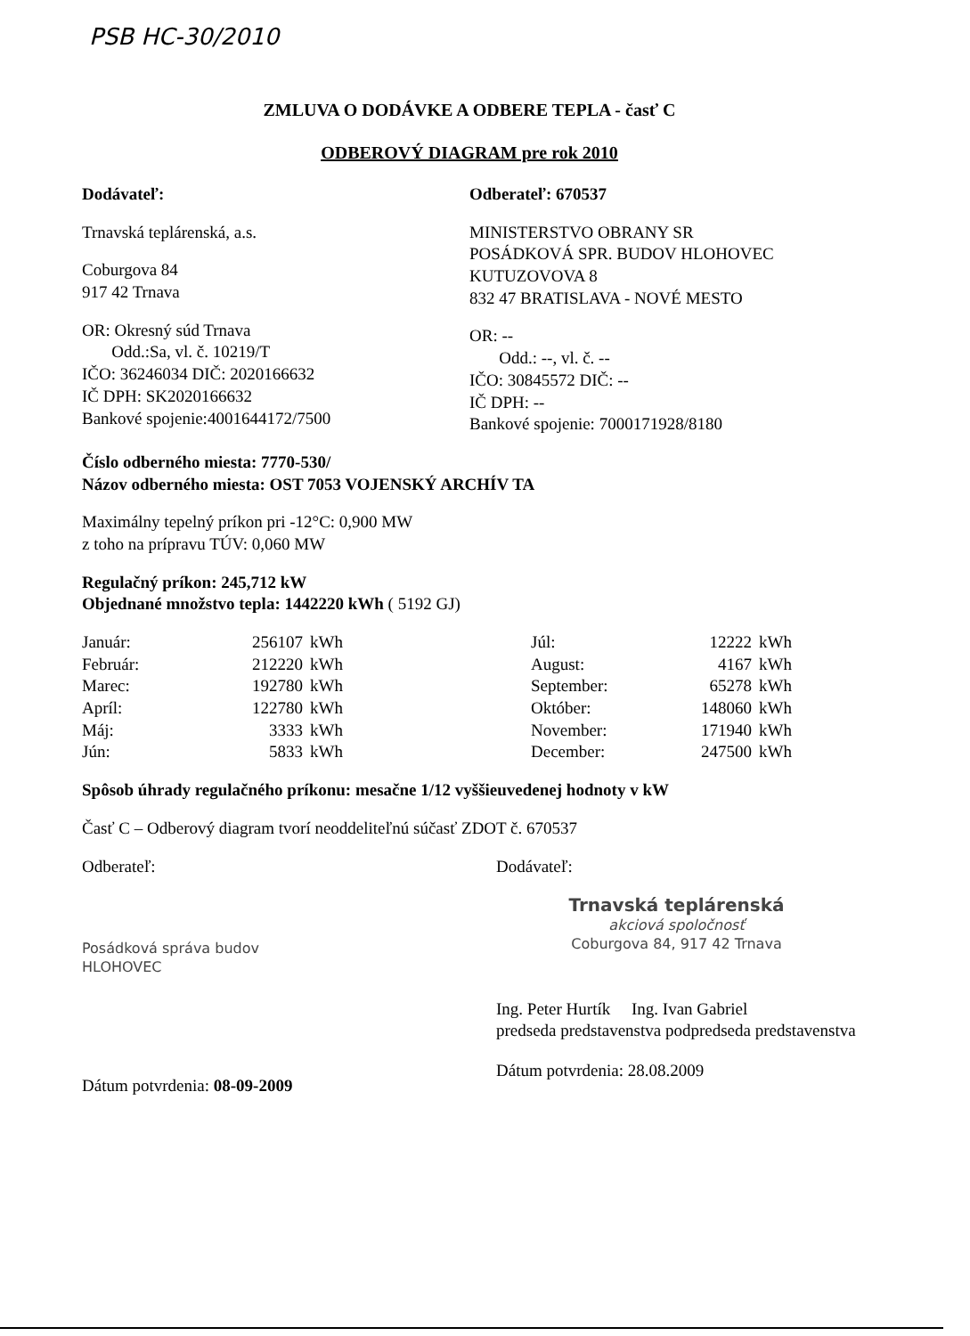PSB HC-30/2010
ZMLUVA O DODÁVKE A ODBERE TEPLA - časť C
ODBEROVÝ DIAGRAM pre rok 2010
Dodávateľ:
Trnavská teplárenská, a.s.
Coburgova 84
917 42 Trnava
OR: Okresný súd Trnava
Odd.:Sa, vl. č. 10219/T
IČO: 36246034 DIČ: 2020166632
IČ DPH: SK2020166632
Bankové spojenie:4001644172/7500
Odberateľ: 670537
MINISTERSTVO OBRANY SR
POSÁDKOVÁ SPR. BUDOV HLOHOVEC
KUTUZOVOVA 8
832 47 BRATISLAVA - NOVÉ MESTO
OR: --
Odd.: --, vl. č. --
IČO: 30845572 DIČ: --
IČ DPH: --
Bankové spojenie: 7000171928/8180
Číslo odberného miesta: 7770-530/
Názov odberného miesta: OST 7053 VOJENSKÝ ARCHÍV TA
Maximálny tepelný príkon pri -12°C: 0,900 MW
z toho na prípravu TÚV: 0,060 MW
Regulačný príkon: 245,712 kW
Objednané množstvo tepla: 1442220 kWh ( 5192 GJ)
| Január: | 256107 | kWh | Júl: | 12222 | kWh |
| Február: | 212220 | kWh | August: | 4167 | kWh |
| Marec: | 192780 | kWh | September: | 65278 | kWh |
| Apríl: | 122780 | kWh | Október: | 148060 | kWh |
| Máj: | 3333 | kWh | November: | 171940 | kWh |
| Jún: | 5833 | kWh | December: | 247500 | kWh |
Spôsob úhrady regulačného príkonu: mesačne 1/12 vyššieuvedenej hodnoty v kW
Časť C – Odberový diagram tvorí neoddeliteľnú súčasť ZDOT č. 670537
Odberateľ:
Posádková správa budov
HLOHOVEC
Dátum potvrdenia: 08-09-2009
Dodávateľ:
Trnavská teplárenská
akciová spoločnosť
Coburgova 84, 917 42 Trnava
Ing. Peter Hurtík Ing. Ivan Gabriel
predseda predstavenstva podpredseda predstavenstva
Dátum potvrdenia: 28.08.2009